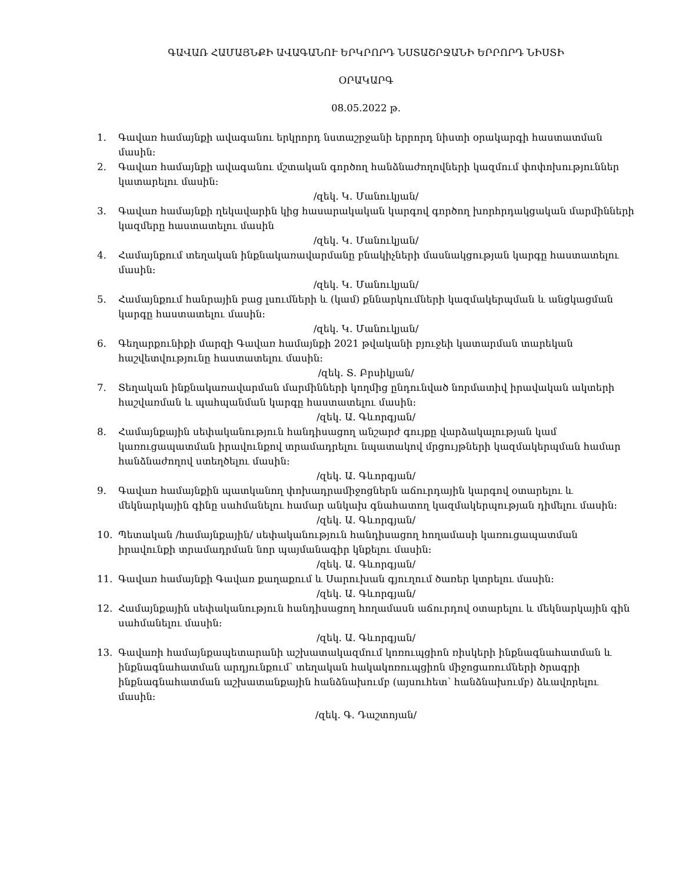ԳԱՎԱՌ ՀԱՄԱՅՆՔԻ ԱՎԱԳԱՆՈՒ ԵՐԿՐՈՐԴ ՆՍՏԱՇՐՋԱՆԻ ԵՐՐՈՐԴ ՆԻՍՏԻ
ՕՐԱԿԱՐԳ
08.05.2022 թ.
1. Գավառ համայնքի ավագանու երկրորդ նստաշրջանի երրորդ նիստի օրակարգի հաստատման մասին։
2. Գավառ համայնքի ավագանու մշտական գործող հանձնաժողովների կազմում փոփոխություններ կատարելու մասին:
/զեկ. Կ. Մանուկյան/
3. Գավառ համայնքի ղեկավարին կից հասարակական կարգով գործող խորհրդակցական մարմինների կազմերը հաստատելու մասին
/զեկ. Կ. Մանուկյան/
4. Համայնքում տեղական ինքնակառավարմանը բնակիչների մասնակցության կարգը հաստատելու մասին:
/զեկ. Կ. Մանուկյան/
5. Համայնքում հանրային բաց լսումների և (կամ) քննարկումների կազմակերպման և անցկացման կարգը հաստատելու մասին:
/զեկ. Կ. Մանուկյան/
6. Գեղարքունիքի մարզի Գավառ համայնքի 2021 թվականի բյուջեի կատարման տարեկան հաշվետվությունը հաստատելու մասին:
/զեկ. Տ. Բրսիկյան/
7. Տեղական ինքնակառավարման մարմինների կողմից ընդունված նորմատիվ իրավական ակտերի հաշվառման և պահպանման կարգը հաստատելու մասին:
/զեկ. Ա. Գևորգյան/
8. Համայնքային սեփականություն հանդիսացող անշարժ գույքը վարձակալության կամ կառուցապատման իրավունքով տրամադրելու նպատակով մրցույթների կազմակերպման համար հանձնաժողով ստեղծելու մասին:
/զեկ. Ա. Գևորգյան/
9. Գավառ համայնքին պատկանող փոխադրամիջոցներն աճուրդային կարգով օտարելու և մեկնարկային գինը սահմանելու համար անկախ գնահատող կազմակերպության դիմելու մասին:
/զեկ. Ա. Գևորգյան/
10. Պետական /համայնքային/ սեփականություն հանդիսացող հողամասի կառուցապատման իրավունքի տրամադրման նոր պայմանագիր կնքելու մասին:
/զեկ. Ա. Գևորգյան/
11. Գավառ համայնքի Գավառ քաղաքում և Սարուխան գյուղում ծառեր կտրելու մասին:
/զեկ. Ա. Գևորգյան/
12. Համայնքային սեփականություն հանդիսացող հողամասն աճուրդով օտարելու և մեկնարկային գին սահմանելու մասին:
/զեկ. Ա. Գևորգյան/
13. Գավառի համայնքապետարանի աշխատակազմում կոռուպցիոն ռիսկերի ինքնագնահատման և ինքնագնահատման արդյունքում՝ տեղական հակակոռուպցիոն միջոցառումների ծրագրի ինքնագնահատման աշխատանքային հանձնախումբ (այսուհետ՝ հանձնախումբ) ձևավորելու մասին:
/զեկ. Գ. Դաշտոյան/